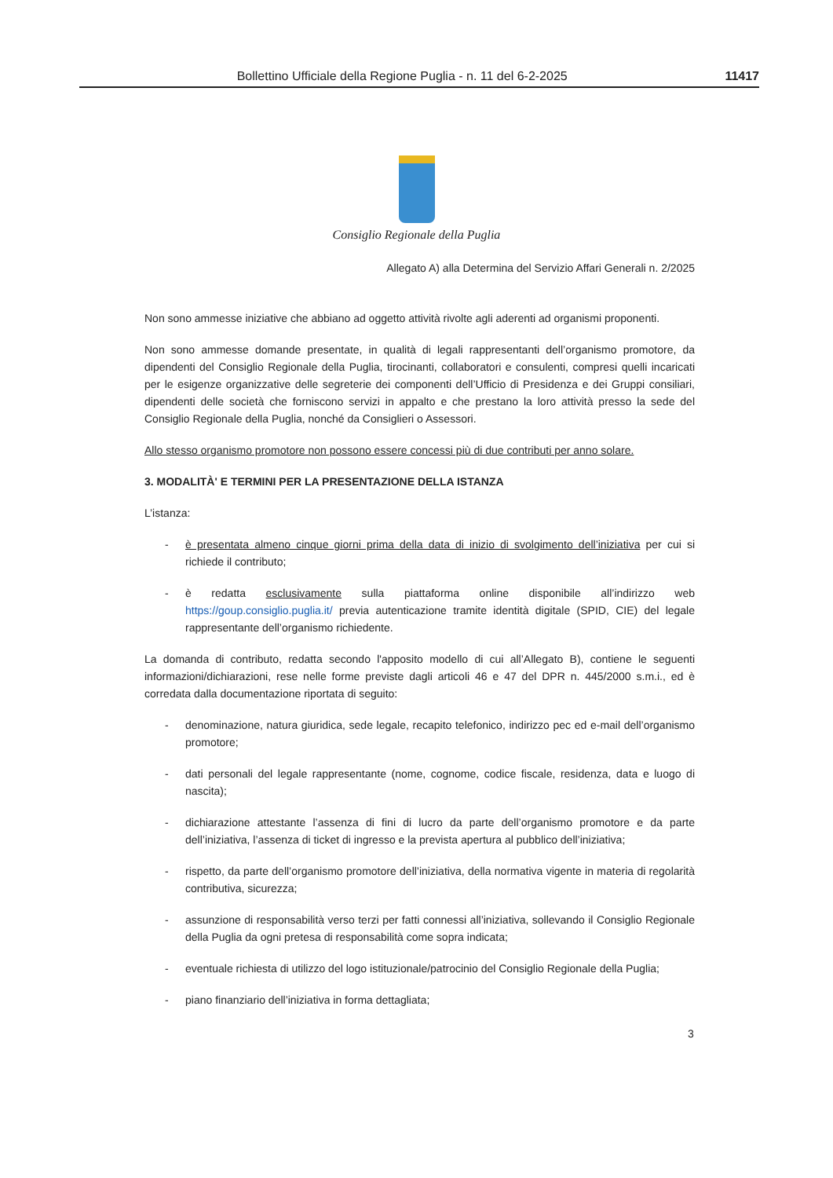Bollettino Ufficiale della Regione Puglia - n. 11 del 6-2-2025 11417
Consiglio Regionale della Puglia
Allegato A) alla Determina del Servizio Affari Generali n. 2/2025
Non sono ammesse iniziative che abbiano ad oggetto attività rivolte agli aderenti ad organismi proponenti.
Non sono ammesse domande presentate, in qualità di legali rappresentanti dell’organismo promotore, da dipendenti del Consiglio Regionale della Puglia, tirocinanti, collaboratori e consulenti, compresi quelli incaricati per le esigenze organizzative delle segreterie dei componenti dell’Ufficio di Presidenza e dei Gruppi consiliari, dipendenti delle società che forniscono servizi in appalto e che prestano la loro attività presso la sede del Consiglio Regionale della Puglia, nonché da Consiglieri o Assessori.
Allo stesso organismo promotore non possono essere concessi più di due contributi per anno solare.
3. MODALITÀ' E TERMINI PER LA PRESENTAZIONE DELLA ISTANZA
L’istanza:
- è presentata almeno cinque giorni prima della data di inizio di svolgimento dell’iniziativa per cui si richiede il contributo;
- è redatta esclusivamente sulla piattaforma online disponibile all’indirizzo web https://goup.consiglio.puglia.it/ previa autenticazione tramite identità digitale (SPID, CIE) del legale rappresentante dell’organismo richiedente.
La domanda di contributo, redatta secondo l'apposito modello di cui all’Allegato B), contiene le seguenti informazioni/dichiarazioni, rese nelle forme previste dagli articoli 46 e 47 del DPR n. 445/2000 s.m.i., ed è corredata dalla documentazione riportata di seguito:
- denominazione, natura giuridica, sede legale, recapito telefonico, indirizzo pec ed e-mail dell’organismo promotore;
- dati personali del legale rappresentante (nome, cognome, codice fiscale, residenza, data e luogo di nascita);
- dichiarazione attestante l’assenza di fini di lucro da parte dell’organismo promotore e da parte dell’iniziativa, l’assenza di ticket di ingresso e la prevista apertura al pubblico dell’iniziativa;
- rispetto, da parte dell’organismo promotore dell’iniziativa, della normativa vigente in materia di regolarità contributiva, sicurezza;
- assunzione di responsabilità verso terzi per fatti connessi all’iniziativa, sollevando il Consiglio Regionale della Puglia da ogni pretesa di responsabilità come sopra indicata;
- eventuale richiesta di utilizzo del logo istituzionale/patrocinio del Consiglio Regionale della Puglia;
- piano finanziario dell’iniziativa in forma dettagliata;
3